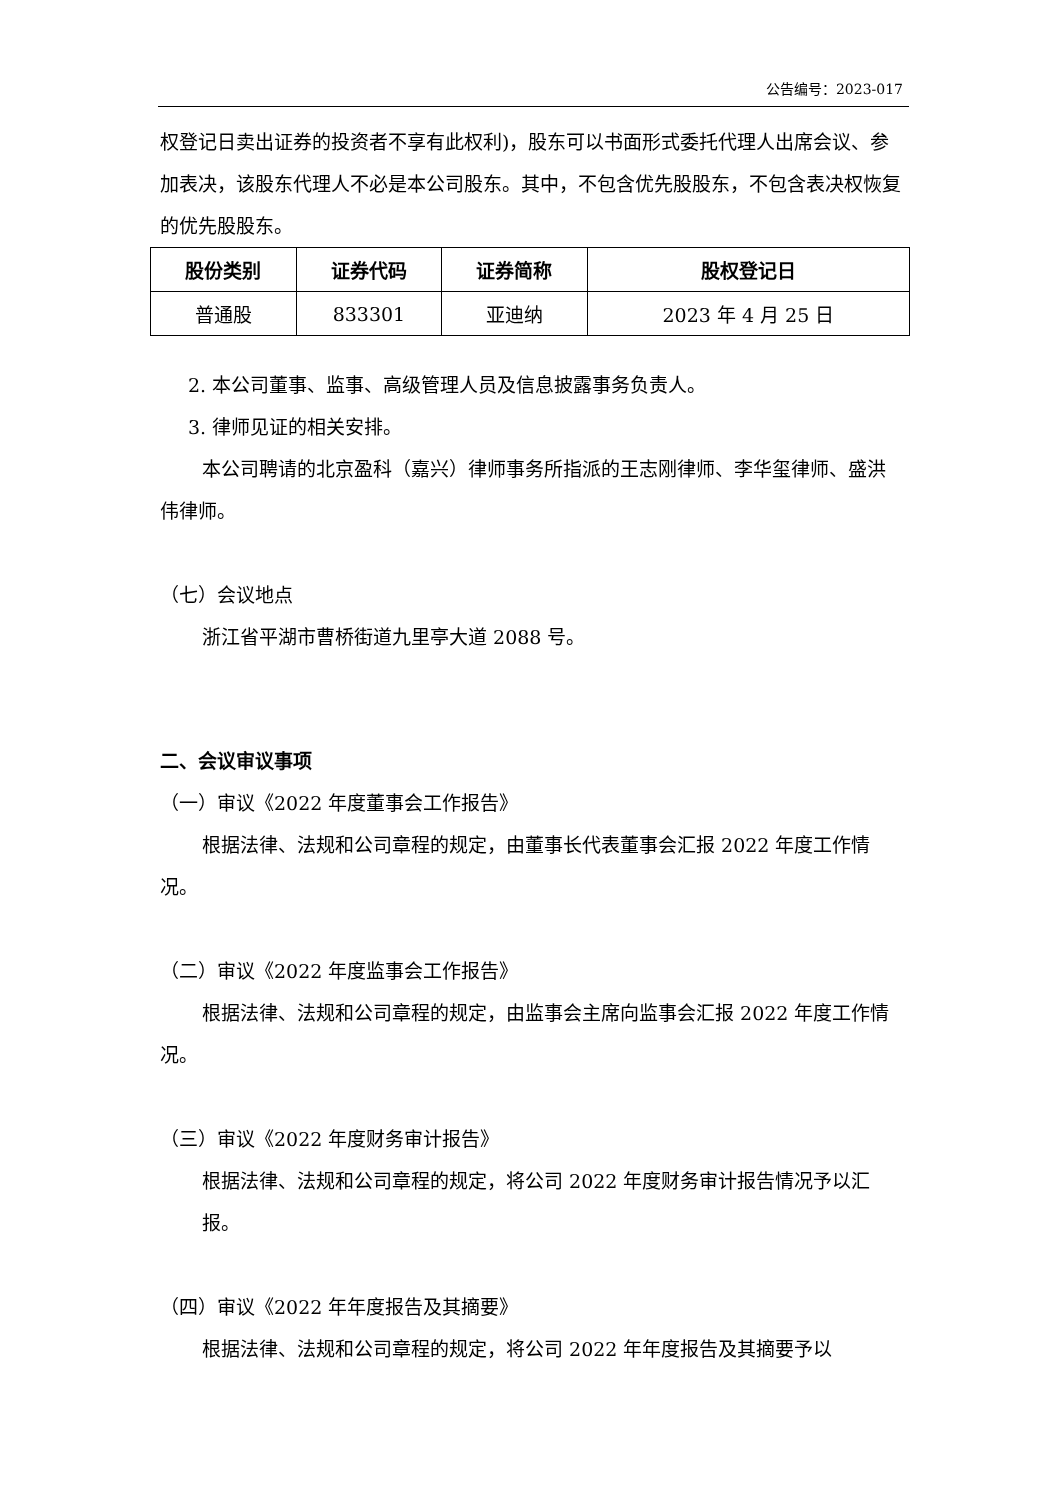公告编号：2023-017
权登记日卖出证券的投资者不享有此权利)，股东可以书面形式委托代理人出席会议、参加表决，该股东代理人不必是本公司股东。其中，不包含优先股股东，不包含表决权恢复的优先股股东。
| 股份类别 | 证券代码 | 证券简称 | 股权登记日 |
| --- | --- | --- | --- |
| 普通股 | 833301 | 亚迪纳 | 2023 年 4 月 25 日 |
2. 本公司董事、监事、高级管理人员及信息披露事务负责人。
3. 律师见证的相关安排。
本公司聘请的北京盈科（嘉兴）律师事务所指派的王志刚律师、李华玺律师、盛洪伟律师。
（七）会议地点
浙江省平湖市曹桥街道九里亭大道 2088 号。
二、会议审议事项
（一）审议《2022 年度董事会工作报告》
根据法律、法规和公司章程的规定，由董事长代表董事会汇报 2022 年度工作情况。
（二）审议《2022 年度监事会工作报告》
根据法律、法规和公司章程的规定，由监事会主席向监事会汇报 2022 年度工作情况。
（三）审议《2022 年度财务审计报告》
根据法律、法规和公司章程的规定，将公司 2022 年度财务审计报告情况予以汇报。
（四）审议《2022 年年度报告及其摘要》
根据法律、法规和公司章程的规定，将公司 2022 年年度报告及其摘要予以